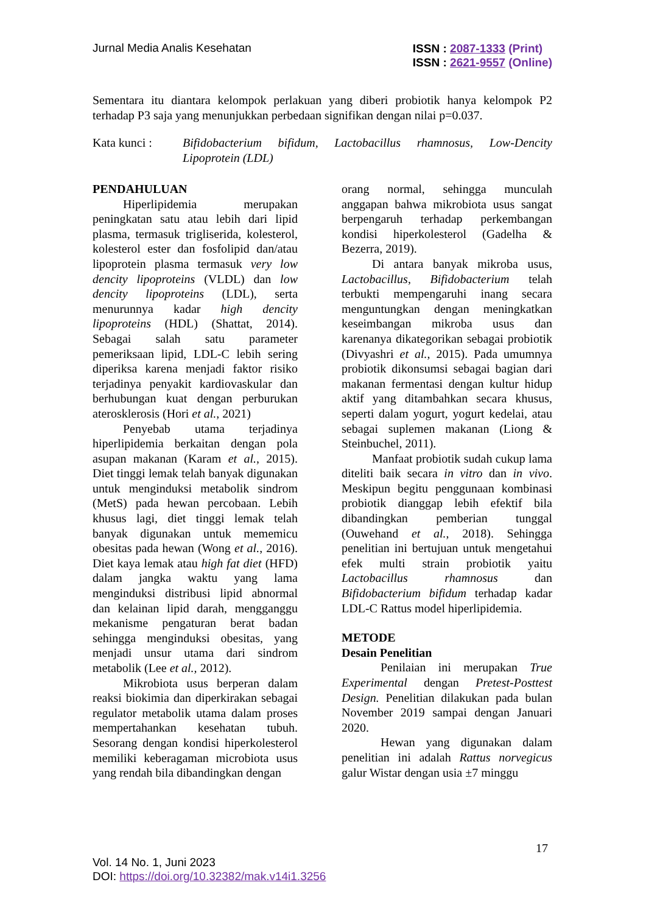Jurnal Media Analis Kesehatan
ISSN : 2087-1333 (Print)
ISSN : 2621-9557 (Online)
Sementara itu diantara kelompok perlakuan yang diberi probiotik hanya kelompok P2 terhadap P3 saja yang menunjukkan perbedaan signifikan dengan nilai p=0.037.
Kata kunci : Bifidobacterium bifidum, Lactobacillus rhamnosus, Low-Dencity Lipoprotein (LDL)
PENDAHULUAN
Hiperlipidemia merupakan peningkatan satu atau lebih dari lipid plasma, termasuk trigliserida, kolesterol, kolesterol ester dan fosfolipid dan/atau lipoprotein plasma termasuk very low dencity lipoproteins (VLDL) dan low dencity lipoproteins (LDL), serta menurunnya kadar high dencity lipoproteins (HDL) (Shattat, 2014). Sebagai salah satu parameter pemeriksaan lipid, LDL-C lebih sering diperiksa karena menjadi faktor risiko terjadinya penyakit kardiovaskular dan berhubungan kuat dengan perburukan aterosklerosis (Hori et al., 2021)
Penyebab utama terjadinya hiperlipidemia berkaitan dengan pola asupan makanan (Karam et al., 2015). Diet tinggi lemak telah banyak digunakan untuk menginduksi metabolik sindrom (MetS) pada hewan percobaan. Lebih khusus lagi, diet tinggi lemak telah banyak digunakan untuk mememicu obesitas pada hewan (Wong et al., 2016). Diet kaya lemak atau high fat diet (HFD) dalam jangka waktu yang lama menginduksi distribusi lipid abnormal dan kelainan lipid darah, mengganggu mekanisme pengaturan berat badan sehingga menginduksi obesitas, yang menjadi unsur utama dari sindrom metabolik (Lee et al., 2012).
Mikrobiota usus berperan dalam reaksi biokimia dan diperkirakan sebagai regulator metabolik utama dalam proses mempertahankan kesehatan tubuh. Sesorang dengan kondisi hiperkolesterol memiliki keberagaman microbiota usus yang rendah bila dibandingkan dengan
orang normal, sehingga munculah anggapan bahwa mikrobiota usus sangat berpengaruh terhadap perkembangan kondisi hiperkolesterol (Gadelha & Bezerra, 2019).
Di antara banyak mikroba usus, Lactobacillus, Bifidobacterium telah terbukti mempengaruhi inang secara menguntungkan dengan meningkatkan keseimbangan mikroba usus dan karenanya dikategorikan sebagai probiotik (Divyashri et al., 2015). Pada umumnya probiotik dikonsumsi sebagai bagian dari makanan fermentasi dengan kultur hidup aktif yang ditambahkan secara khusus, seperti dalam yogurt, yogurt kedelai, atau sebagai suplemen makanan (Liong & Steinbuchel, 2011).
Manfaat probiotik sudah cukup lama diteliti baik secara in vitro dan in vivo. Meskipun begitu penggunaan kombinasi probiotik dianggap lebih efektif bila dibandingkan pemberian tunggal (Ouwehand et al., 2018). Sehingga penelitian ini bertujuan untuk mengetahui efek multi strain probiotik yaitu Lactobacillus rhamnosus dan Bifidobacterium bifidum terhadap kadar LDL-C Rattus model hiperlipidemia.
METODE
Desain Penelitian
Penilaian ini merupakan True Experimental dengan Pretest-Posttest Design. Penelitian dilakukan pada bulan November 2019 sampai dengan Januari 2020.
Hewan yang digunakan dalam penelitian ini adalah Rattus norvegicus galur Wistar dengan usia ±7 minggu
17
Vol. 14 No. 1, Juni 2023
DOI: https://doi.org/10.32382/mak.v14i1.3256